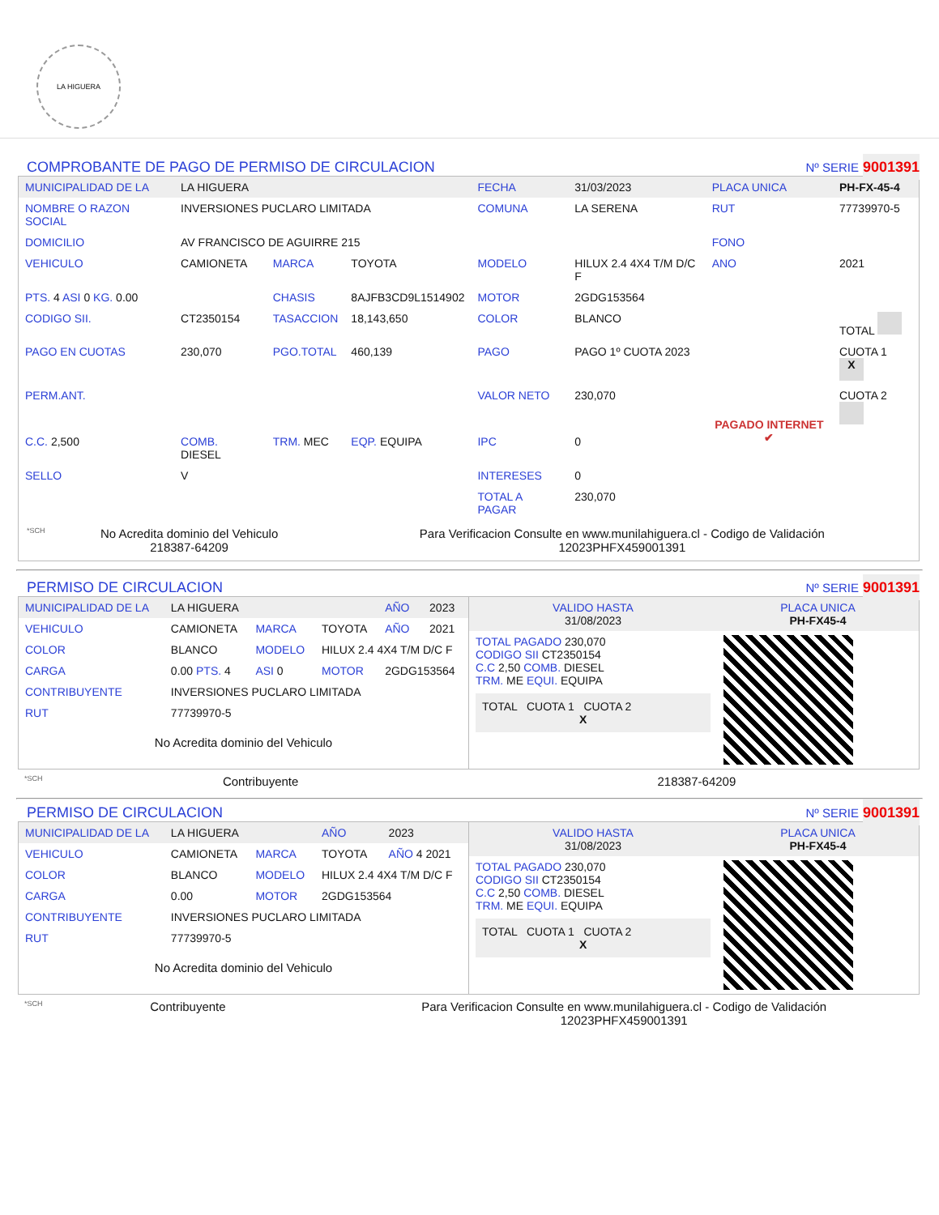LA HIGUERA
COMPROBANTE DE PAGO DE PERMISO DE CIRCULACION Nº SERIE 9001391
| MUNICIPALIDAD DE LA | LA HIGUERA | | | FECHA | 31/03/2023 | PLACA UNICA | PH-FX-45-4 |
| NOMBRE O RAZON SOCIAL | INVERSIONES PUCLARO LIMITADA | | | COMUNA | LA SERENA | RUT | 77739970-5 |
| DOMICILIO | AV FRANCISCO DE AGUIRRE 215 | | | | | FONO | |
| VEHICULO | CAMIONETA | MARCA | TOYOTA | MODELO | HILUX 2.4 4X4 T/M D/C F | ANO | 2021 |
| PTS. 4 ASI 0 KG. 0.00 | | CHASIS | 8AJFB3CD9L1514902 | MOTOR | 2GDG153564 | | |
| CODIGO SII. | CT2350154 | TASACCION | 18,143,650 | COLOR | BLANCO | | TOTAL |
| PAGO EN CUOTAS | 230,070 | PGO.TOTAL | 460,139 | PAGO | PAGO 1º CUOTA 2023 | PAGADO INTERNET ✔ | CUOTA 1 X |
| PERM.ANT. | | | | VALOR NETO | 230,070 | | CUOTA 2 |
| C.C. 2,500 | COMB. DIESEL | TRM. MEC | EQP. EQUIPA | IPC | 0 | | |
| SELLO | V | | | INTERESES | 0 | | |
| | | | | TOTAL A PAGAR | 230,070 | | |
*SCH
No Acredita dominio del Vehiculo
218387-64209
Para Verificacion Consulte en www.munilahiguera.cl - Codigo de Validación
12023PHFX459001391
PERMISO DE CIRCULACION Nº SERIE 9001391
| MUNICIPALIDAD DE LA | LA HIGUERA | | | AÑO | 2023 |
| VEHICULO | CAMIONETA | MARCA | TOYOTA | AÑO | 2021 |
| COLOR | BLANCO | MODELO | HILUX 2.4 4X4 T/M D/C F | | |
| CARGA | 0.00 PTS. 4 | ASI 0 | MOTOR | 2GDG153564 | |
| CONTRIBUYENTE | INVERSIONES PUCLARO LIMITADA | | | | |
| RUT | 77739970-5 | | | | |
No Acredita dominio del Vehiculo
| VALIDO HASTA 31/08/2023 | PLACA UNICA PH-FX45-4 |
| TOTAL PAGADO 230,070 CODIGO SII CT2350154 C.C 2,50 COMB. DIESEL TRM. ME EQUI. EQUIPA TOTAL CUOTA 1 CUOTA 2 X | |
*SCH
Contribuyente 218387-64209
PERMISO DE CIRCULACION Nº SERIE 9001391
| MUNICIPALIDAD DE LA | LA HIGUERA | | AÑO | 2023 |
| VEHICULO | CAMIONETA | MARCA | TOYOTA | AÑO 4 2021 |
| COLOR | BLANCO | MODELO | HILUX 2.4 4X4 T/M D/C F | |
| CARGA | 0.00 | MOTOR | 2GDG153564 | |
| CONTRIBUYENTE | INVERSIONES PUCLARO LIMITADA | | | |
| RUT | 77739970-5 | | | |
No Acredita dominio del Vehiculo
| VALIDO HASTA 31/08/2023 | PLACA UNICA PH-FX45-4 |
| TOTAL PAGADO 230,070 CODIGO SII CT2350154 C.C 2,50 COMB. DIESEL TRM. ME EQUI. EQUIPA TOTAL CUOTA 1 CUOTA 2 X | |
*SCH
Contribuyente Para Verificacion Consulte en www.munilahiguera.cl - Codigo de Validación
12023PHFX459001391